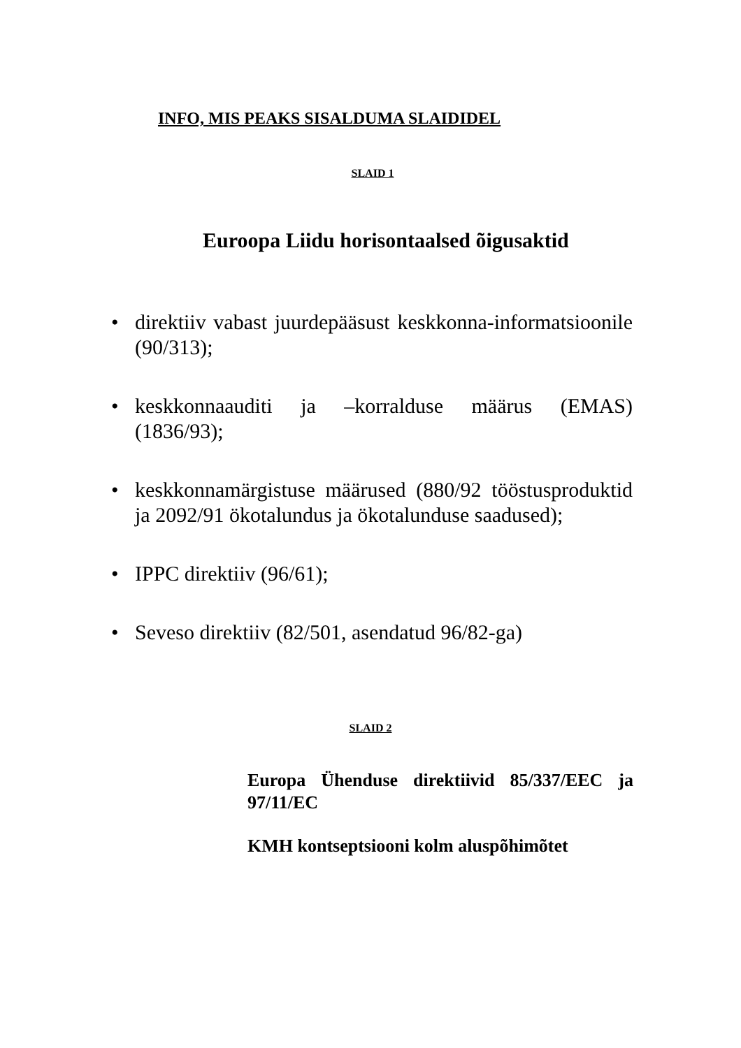INFO, MIS PEAKS SISALDUMA SLAIDIDEL
SLAID 1
Euroopa Liidu horisontaalsed õigusaktid
• direktiiv vabast juurdepääsust keskkonna-informatsioonile (90/313);
• keskkonnaauditi ja –korralduse määrus (EMAS) (1836/93);
• keskkonnamärgistuse määrused (880/92 tööstusproduktid ja 2092/91 ökotalundus ja ökotalunduse saadused);
• IPPC direktiiv (96/61);
• Seveso direktiiv (82/501, asendatud 96/82-ga)
SLAID 2
Europa Ühenduse direktiivid 85/337/EEC ja 97/11/EC
KMH kontseptsiooni kolm aluspõhimõtet